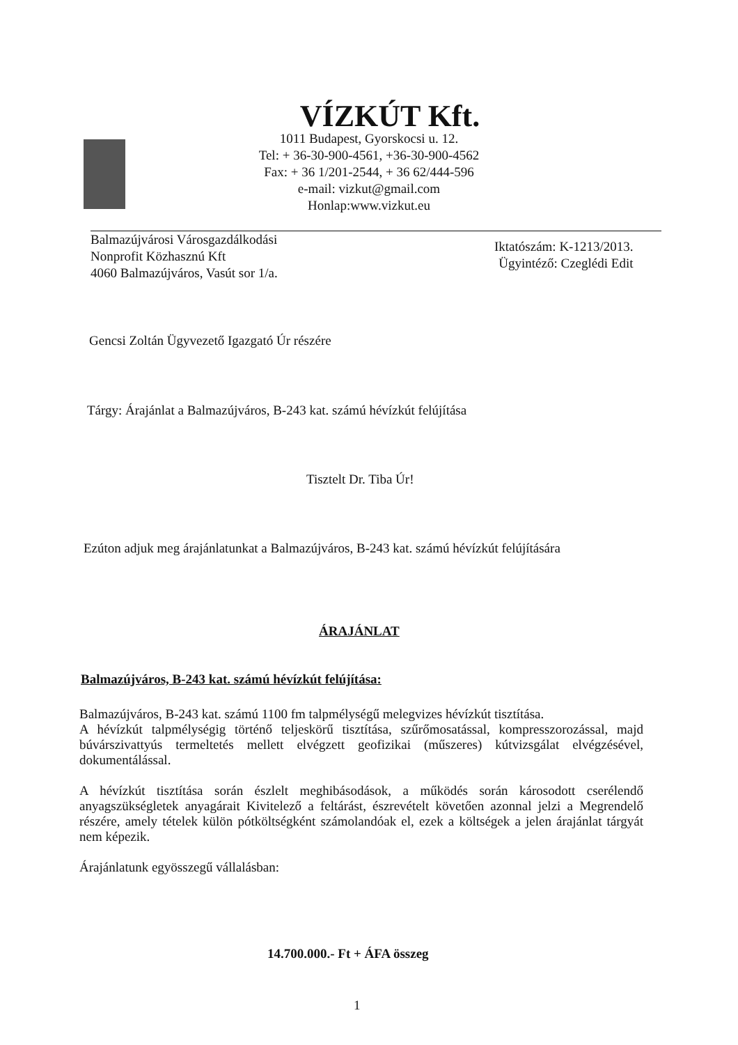VÍZKÚT Kft.
1011 Budapest, Gyorskocsi u. 12.
Tel: + 36-30-900-4561, +36-30-900-4562
Fax: + 36 1/201-2544, + 36 62/444-596
e-mail: vizkut@gmail.com
Honlap:www.vizkut.eu
Balmazújvárosi Városgazdálkodási
Nonprofit Közhasznú Kft
4060 Balmazújváros, Vasút sor 1/a.
Iktatószám: K-1213/2013.
Ügyintéző: Czeglédi Edit
Gencsi Zoltán Ügyvezető Igazgató Úr részére
Tárgy: Árajánlat a Balmazújváros, B-243 kat. számú hévízkút felújítása
Tisztelt Dr. Tiba Úr!
Ezúton adjuk meg árajánlatunkat a Balmazújváros, B-243 kat. számú hévízkút felújítására
ÁRAJÁNLAT
Balmazújváros, B-243 kat. számú hévízkút felújítása:
Balmazújváros, B-243 kat. számú 1100 fm talpmélységű melegvizes hévízkút tisztítása.
A hévízkút talpmélységig történő teljeskörű tisztítása, szűrőmosatással, kompresszorozással, majd búvárszivattyús termeltetés mellett elvégzett geofizikai (műszeres) kútvizsgálat elvégzésével, dokumentálással.
A hévízkút tisztítása során észlelt meghibásodások, a működés során károsodott cserélendő anyagszükségletek anyagárait Kivitelező a feltárást, észrevételt követően azonnal jelzi a Megrendelő részére, amely tételek külön pótköltségként számolandóak el, ezek a költségek a jelen árajánlat tárgyát nem képezik.
Árajánlatunk egyösszegű vállalásban:
14.700.000.- Ft + ÁFA összeg
1